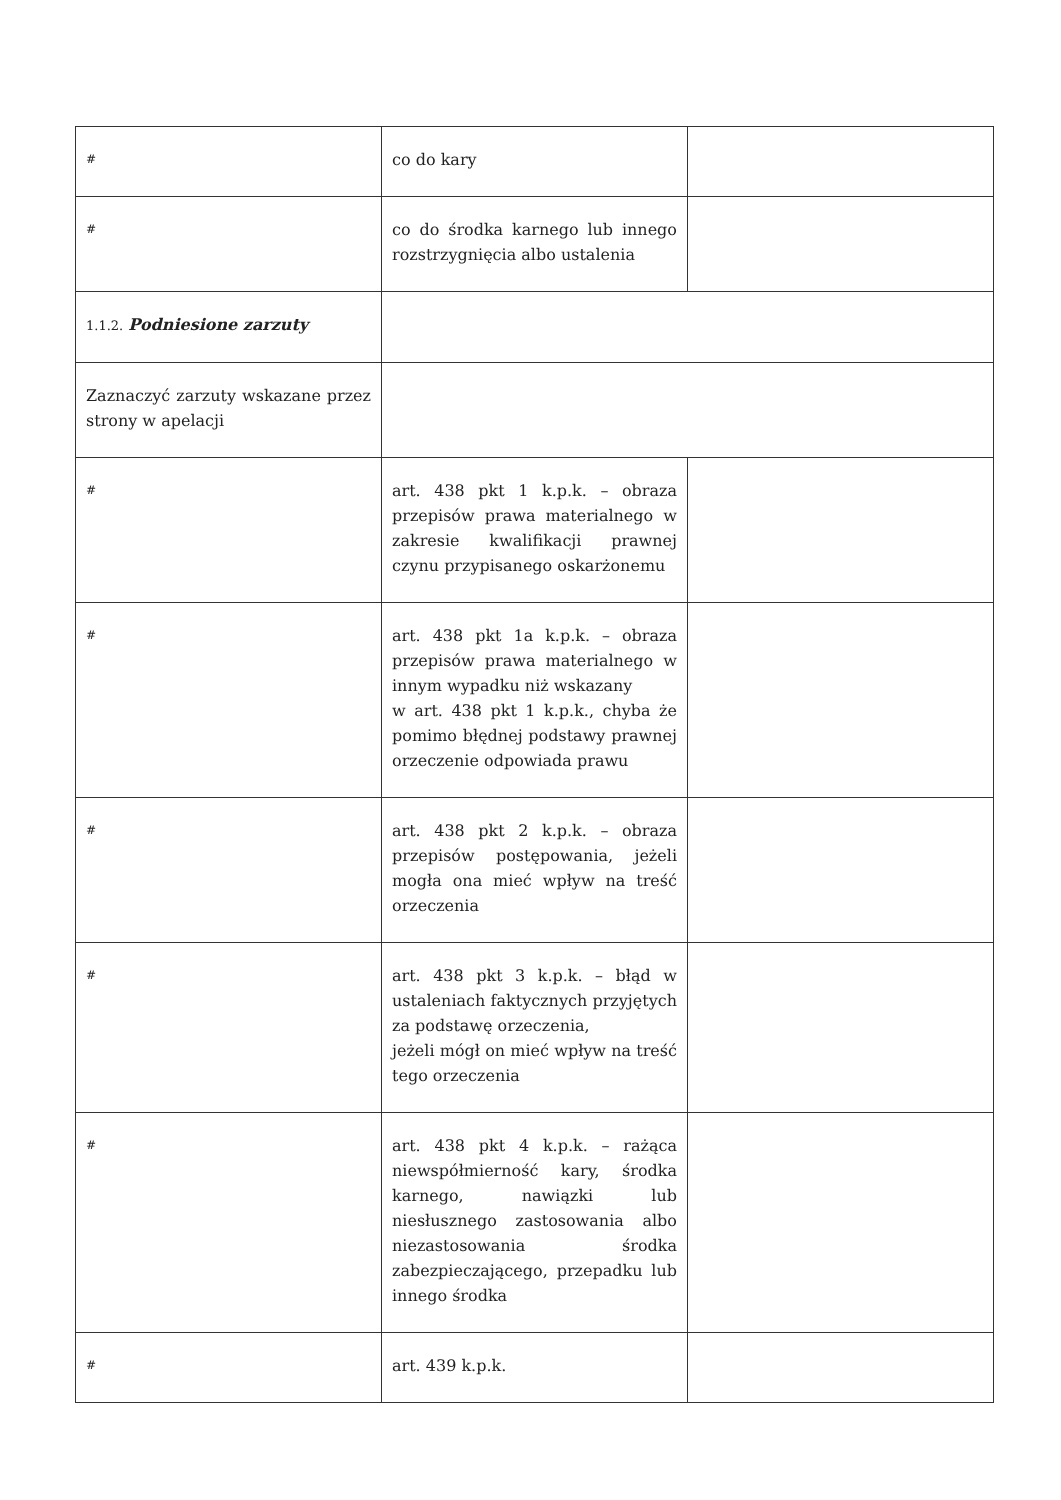| # | co do kary | |
| # | co do środka karnego lub innego rozstrzygnięcia albo ustalenia | |
| 1.1.2. Podniesione zarzuty | | |
| Zaznaczyć zarzuty wskazane przez strony w apelacji | | |
| # | art. 438 pkt 1 k.p.k. – obraza przepisów prawa materialnego w zakresie kwalifikacji prawnej czynu przypisanego oskarżonemu | |
| # | art. 438 pkt 1a k.p.k. – obraza przepisów prawa materialnego w innym wypadku niż wskazany w art. 438 pkt 1 k.p.k., chyba że pomimo błędnej podstawy prawnej orzeczenie odpowiada prawu | |
| # | art. 438 pkt 2 k.p.k. – obraza przepisów postępowania, jeżeli mogła ona mieć wpływ na treść orzeczenia | |
| # | art. 438 pkt 3 k.p.k. – błąd w ustaleniach faktycznych przyjętych za podstawę orzeczenia, jeżeli mógł on mieć wpływ na treść tego orzeczenia | |
| # | art. 438 pkt 4 k.p.k. – rażąca niewspółmierność kary, środka karnego, nawiązki lub niesłusznego zastosowania albo niezastosowania środka zabezpieczającego, przepadku lub innego środka | |
| # | art. 439 k.p.k. | |